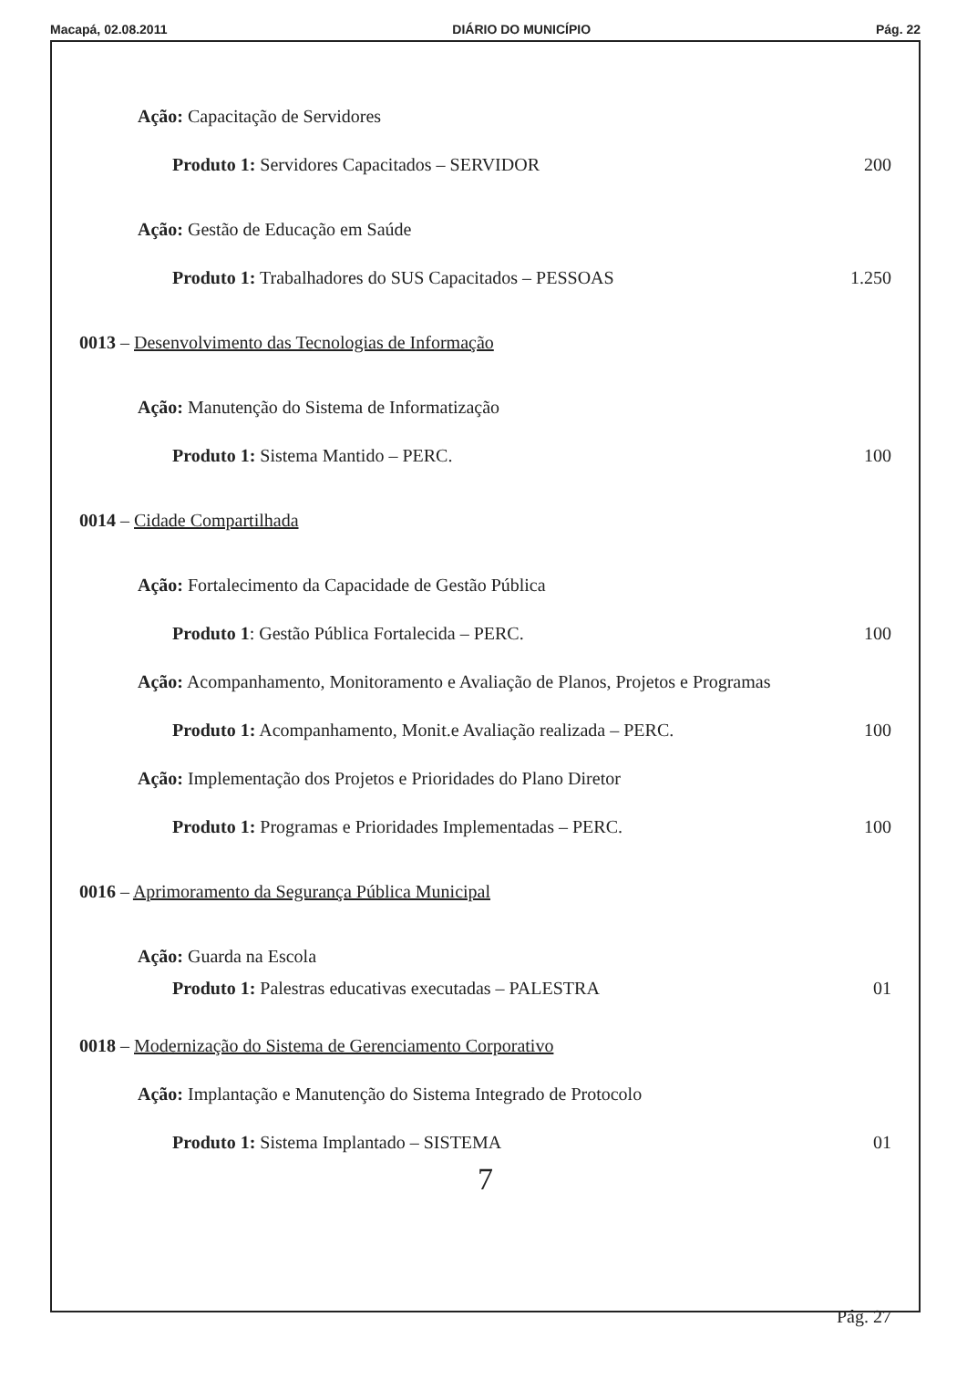Macapá, 02.08.2011 DIÁRIO DO MUNICÍPIO Pág. 22
Ação: Capacitação de Servidores
Produto 1: Servidores Capacitados – SERVIDOR 200
Ação: Gestão de Educação em Saúde
Produto 1: Trabalhadores do SUS Capacitados – PESSOAS 1.250
0013 – Desenvolvimento das Tecnologias de Informação
Ação: Manutenção do Sistema de Informatização
Produto 1: Sistema Mantido – PERC. 100
0014 – Cidade Compartilhada
Ação: Fortalecimento da Capacidade de Gestão Pública
Produto 1: Gestão Pública Fortalecida – PERC. 100
Ação: Acompanhamento, Monitoramento e Avaliação de Planos, Projetos e Programas
Produto 1: Acompanhamento, Monit.e Avaliação realizada – PERC. 100
Ação: Implementação dos Projetos e Prioridades do Plano Diretor
Produto 1: Programas e Prioridades Implementadas – PERC. 100
0016 – Aprimoramento da Segurança Pública Municipal
Ação: Guarda na Escola
Produto 1: Palestras educativas executadas – PALESTRA 01
0018 – Modernização do Sistema de Gerenciamento Corporativo
Ação: Implantação e Manutenção do Sistema Integrado de Protocolo
Produto 1: Sistema Implantado – SISTEMA 01
7
Pág. 27